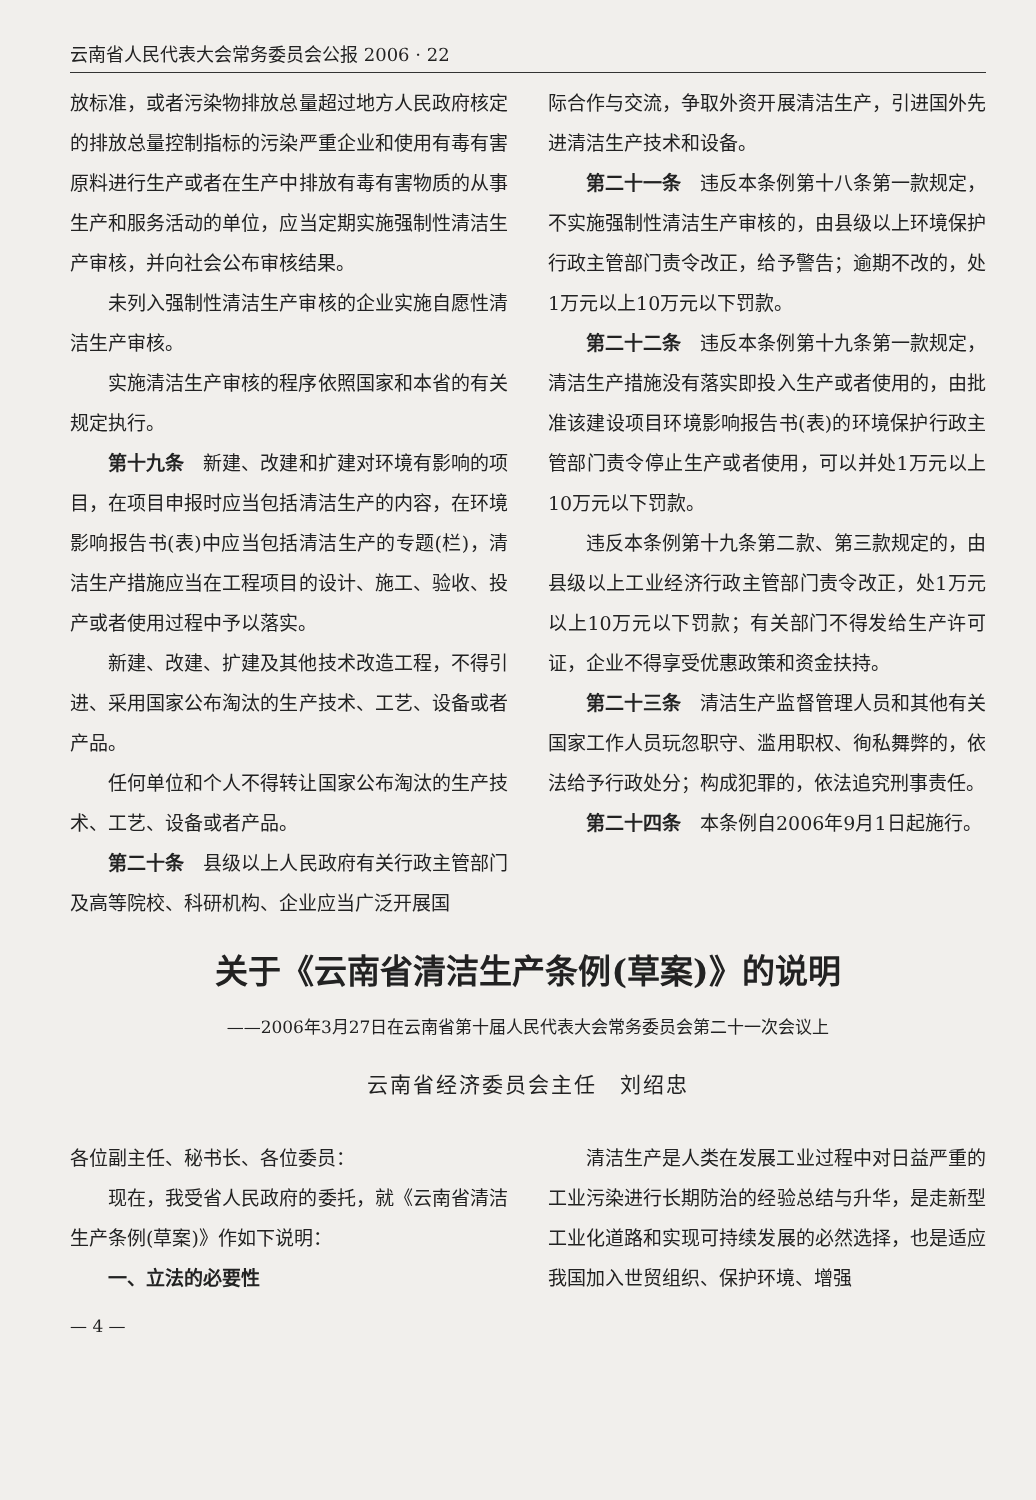云南省人民代表大会常务委员会公报 2006 · 22
放标准，或者污染物排放总量超过地方人民政府核定的排放总量控制指标的污染严重企业和使用有毒有害原料进行生产或者在生产中排放有毒有害物质的从事生产和服务活动的单位，应当定期实施强制性清洁生产审核，并向社会公布审核结果。
未列入强制性清洁生产审核的企业实施自愿性清洁生产审核。
实施清洁生产审核的程序依照国家和本省的有关规定执行。
第十九条　新建、改建和扩建对环境有影响的项目，在项目申报时应当包括清洁生产的内容，在环境影响报告书(表)中应当包括清洁生产的专题(栏)，清洁生产措施应当在工程项目的设计、施工、验收、投产或者使用过程中予以落实。
新建、改建、扩建及其他技术改造工程，不得引进、采用国家公布淘汰的生产技术、工艺、设备或者产品。
任何单位和个人不得转让国家公布淘汰的生产技术、工艺、设备或者产品。
第二十条　县级以上人民政府有关行政主管部门及高等院校、科研机构、企业应当广泛开展国
际合作与交流，争取外资开展清洁生产，引进国外先进清洁生产技术和设备。
第二十一条　违反本条例第十八条第一款规定，不实施强制性清洁生产审核的，由县级以上环境保护行政主管部门责令改正，给予警告；逾期不改的，处1万元以上10万元以下罚款。
第二十二条　违反本条例第十九条第一款规定，清洁生产措施没有落实即投入生产或者使用的，由批准该建设项目环境影响报告书(表)的环境保护行政主管部门责令停止生产或者使用，可以并处1万元以上10万元以下罚款。
违反本条例第十九条第二款、第三款规定的，由县级以上工业经济行政主管部门责令改正，处1万元以上10万元以下罚款；有关部门不得发给生产许可证，企业不得享受优惠政策和资金扶持。
第二十三条　清洁生产监督管理人员和其他有关国家工作人员玩忽职守、滥用职权、徇私舞弊的，依法给予行政处分；构成犯罪的，依法追究刑事责任。
第二十四条　本条例自2006年9月1日起施行。
关于《云南省清洁生产条例(草案)》的说明
——2006年3月27日在云南省第十届人民代表大会常务委员会第二十一次会议上
云南省经济委员会主任　刘绍忠
各位副主任、秘书长、各位委员：
现在，我受省人民政府的委托，就《云南省清洁生产条例(草案)》作如下说明：
一、立法的必要性
清洁生产是人类在发展工业过程中对日益严重的工业污染进行长期防治的经验总结与升华，是走新型工业化道路和实现可持续发展的必然选择，也是适应我国加入世贸组织、保护环境、增强
— 4 —